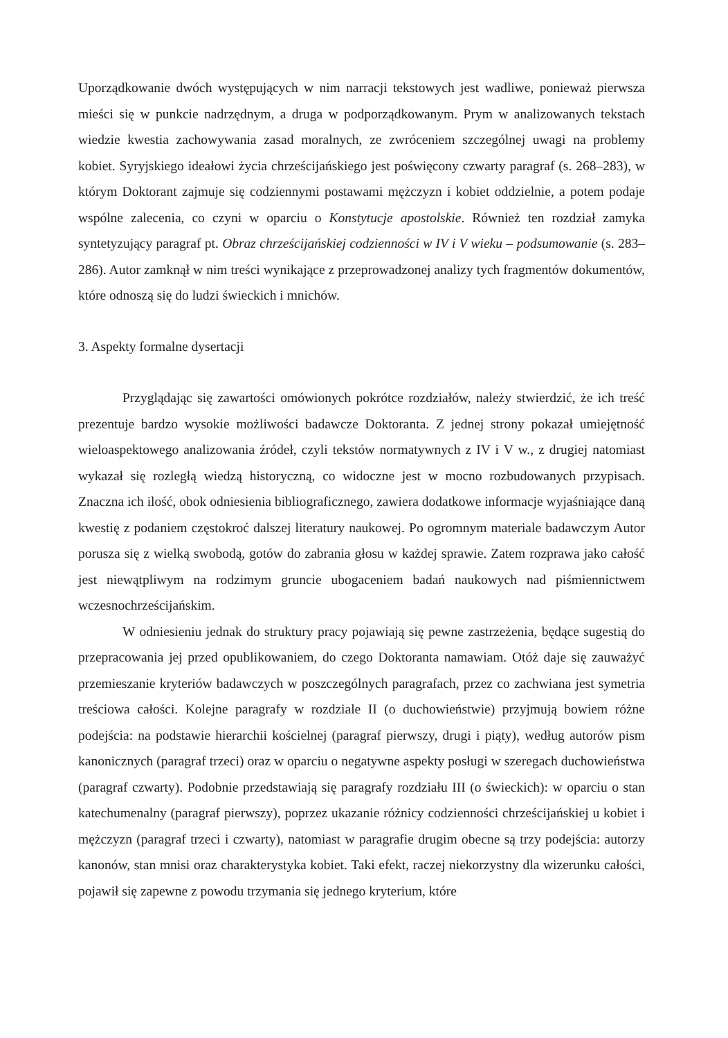Uporządkowanie dwóch występujących w nim narracji tekstowych jest wadliwe, ponieważ pierwsza mieści się w punkcie nadrzędnym, a druga w podporządkowanym. Prym w analizowanych tekstach wiedzie kwestia zachowywania zasad moralnych, ze zwróceniem szczególnej uwagi na problemy kobiet. Syryjskiego ideałowi życia chrześcijańskiego jest poświęcony czwarty paragraf (s. 268–283), w którym Doktorant zajmuje się codziennymi postawami mężczyzn i kobiet oddzielnie, a potem podaje wspólne zalecenia, co czyni w oparciu o Konstytucje apostolskie. Również ten rozdział zamyka syntetyzujący paragraf pt. Obraz chrześcijańskiej codzienności w IV i V wieku – podsumowanie (s. 283–286). Autor zamknął w nim treści wynikające z przeprowadzonej analizy tych fragmentów dokumentów, które odnoszą się do ludzi świeckich i mnichów.
3. Aspekty formalne dysertacji
Przyglądając się zawartości omówionych pokrótce rozdziałów, należy stwierdzić, że ich treść prezentuje bardzo wysokie możliwości badawcze Doktoranta. Z jednej strony pokazał umiejętność wieloaspektowego analizowania źródeł, czyli tekstów normatywnych z IV i V w., z drugiej natomiast wykazał się rozległą wiedzą historyczną, co widoczne jest w mocno rozbudowanych przypisach. Znaczna ich ilość, obok odniesienia bibliograficznego, zawiera dodatkowe informacje wyjaśniające daną kwestię z podaniem częstokroć dalszej literatury naukowej. Po ogromnym materiale badawczym Autor porusza się z wielką swobodą, gotów do zabrania głosu w każdej sprawie. Zatem rozprawa jako całość jest niewątpliwym na rodzimym gruncie ubogaceniem badań naukowych nad piśmiennictwem wczesnochrześcijańskim.
W odniesieniu jednak do struktury pracy pojawiają się pewne zastrzeżenia, będące sugestią do przepracowania jej przed opublikowaniem, do czego Doktoranta namawiam. Otóż daje się zauważyć przemieszanie kryteriów badawczych w poszczególnych paragrafach, przez co zachwiana jest symetria treściowa całości. Kolejne paragrafy w rozdziale II (o duchowieństwie) przyjmują bowiem różne podejścia: na podstawie hierarchii kościelnej (paragraf pierwszy, drugi i piąty), według autorów pism kanonicznych (paragraf trzeci) oraz w oparciu o negatywne aspekty posługi w szeregach duchowieństwa (paragraf czwarty). Podobnie przedstawiają się paragrafy rozdziału III (o świeckich): w oparciu o stan katechumenalny (paragraf pierwszy), poprzez ukazanie różnicy codzienności chrześcijańskiej u kobiet i mężczyzn (paragraf trzeci i czwarty), natomiast w paragrafie drugim obecne są trzy podejścia: autorzy kanonów, stan mnisi oraz charakterystyka kobiet. Taki efekt, raczej niekorzystny dla wizerunku całości, pojawił się zapewne z powodu trzymania się jednego kryterium, które